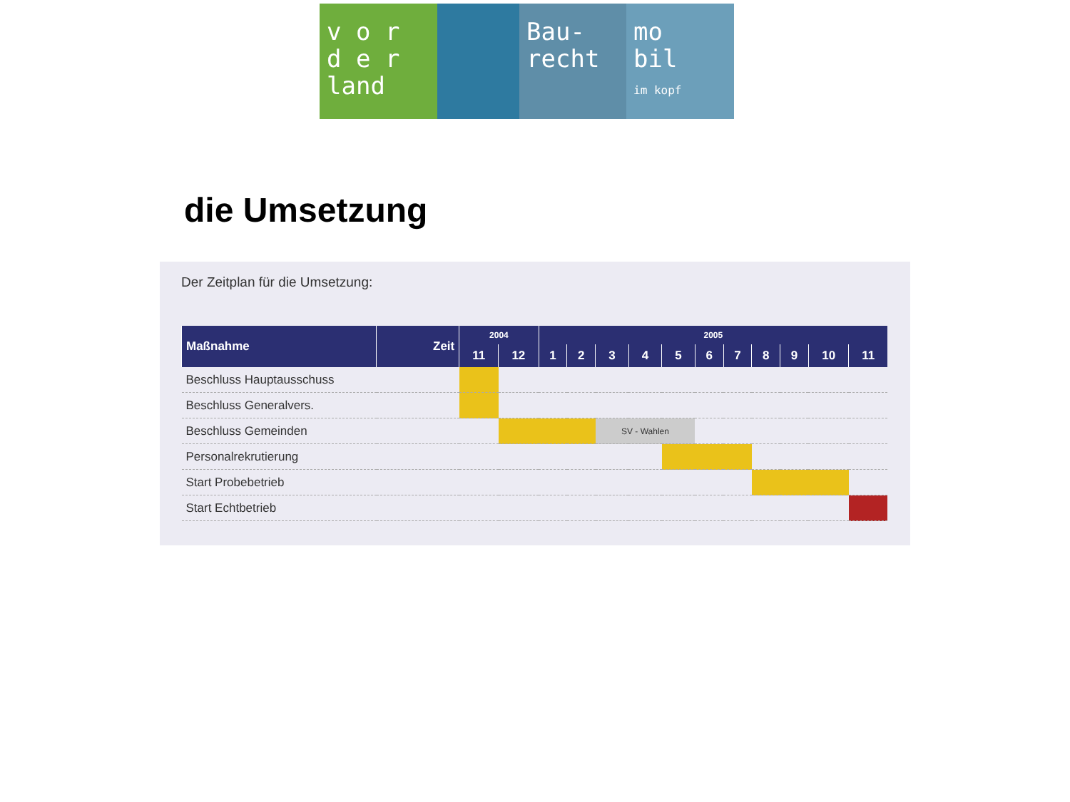v o r
d e r
land
Bau-
recht
mo
bil
im kopf
die Umsetzung
Der Zeitplan für die Umsetzung:
| Maßnahme | Zeit | 2004 | | 2005 | | | | | | | | | | |
| --- | --- | --- | --- | --- | --- | --- | --- | --- | --- | --- | --- | --- | --- | --- |
| | | 11 | 12 | 1 | 2 | 3 | 4 | 5 | 6 | 7 | 8 | 9 | 10 | 11 |
| Beschluss Hauptausschuss | | | | | | | | | | | | | | |
| Beschluss Generalvers. | | | | | | | | | | | | | | |
| Beschluss Gemeinden | | | | | | SV - Wahlen | | | | | | | | |
| Personalrekrutierung | | | | | | | | | | | | | | |
| Start Probebetrieb | | | | | | | | | | | | | | |
| Start Echtbetrieb | | | | | | | | | | | | | | |